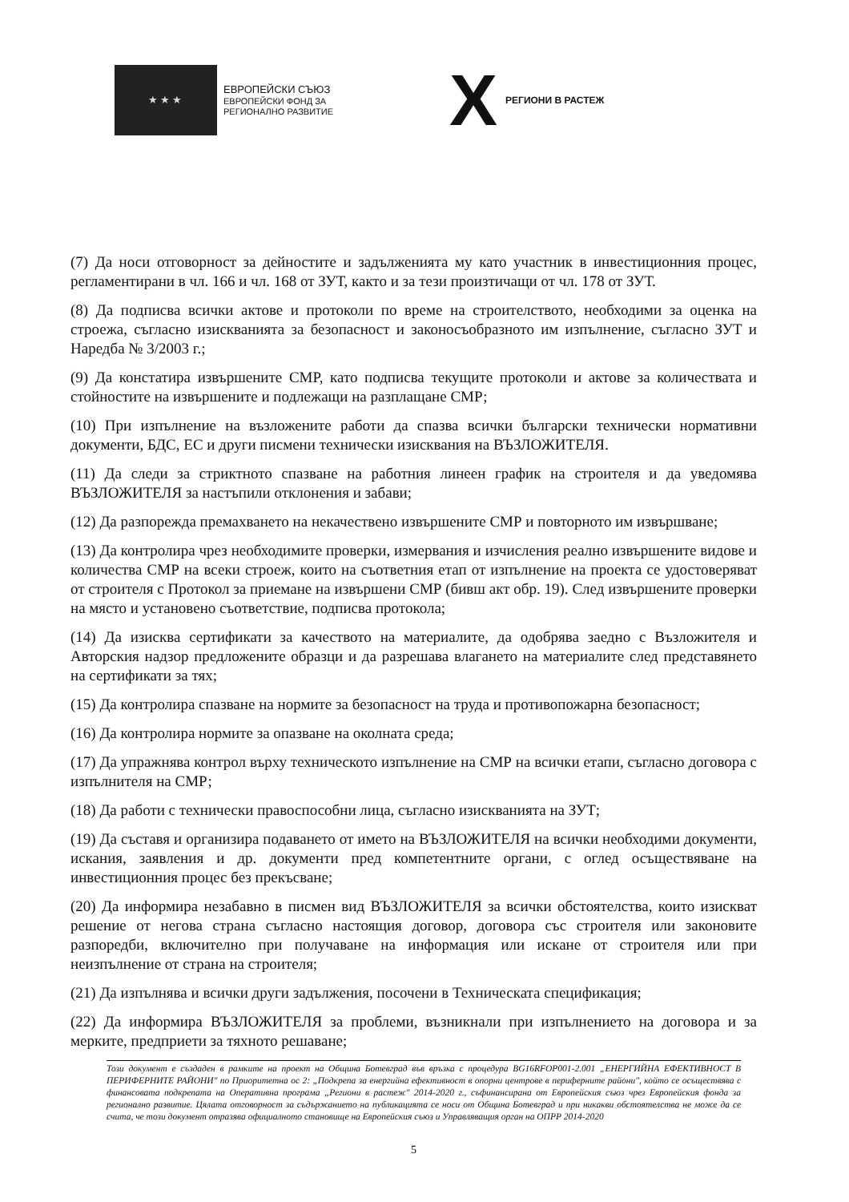★★★
ЕВРОПЕЙСКИ СЪЮЗ
ЕВРОПЕЙСКИ ФОНД ЗА
РЕГИОНАЛНО РАЗВИТИЕ
X
РЕГИОНИ В РАСТЕЖ
(7) Да носи отговорност за дейностите и задълженията му като участник в инвестиционния процес, регламентирани в чл. 166 и чл. 168 от ЗУТ, както и за тези произтичащи от чл. 178 от ЗУТ.
(8) Да подписва всички актове и протоколи по време на строителството, необходими за оценка на строежа, съгласно изискванията за безопасност и законосъобразното им изпълнение, съгласно ЗУТ и Наредба № 3/2003 г.;
(9) Да констатира извършените СМР, като подписва текущите протоколи и актове за количествата и стойностите на извършените и подлежащи на разплащане СМР;
(10) При изпълнение на възложените работи да спазва всички български технически нормативни документи, БДС, ЕС и други писмени технически изисквания на ВЪЗЛОЖИТЕЛЯ.
(11) Да следи за стриктното спазване на работния линеен график на строителя и да уведомява ВЪЗЛОЖИТЕЛЯ за настъпили отклонения и забави;
(12) Да разпорежда премахването на некачествено извършените СМР и повторното им извършване;
(13) Да контролира чрез необходимите проверки, измервания и изчисления реално извършените видове и количества СМР на всеки строеж, които на съответния етап от изпълнение на проекта се удостоверяват от строителя с Протокол за приемане на извършени СМР (бивш акт обр. 19). След извършените проверки на място и установено съответствие, подписва протокола;
(14) Да изисква сертификати за качеството на материалите, да одобрява заедно с Възложителя и Авторския надзор предложените образци и да разрешава влагането на материалите след представянето на сертификати за тях;
(15) Да контролира спазване на нормите за безопасност на труда и противопожарна безопасност;
(16) Да контролира нормите за опазване на околната среда;
(17) Да упражнява контрол върху техническото изпълнение на СМР на всички етапи, съгласно договора с изпълнителя на СМР;
(18) Да работи с технически правоспособни лица, съгласно изискванията на ЗУТ;
(19) Да съставя и организира подаването от името на ВЪЗЛОЖИТЕЛЯ на всички необходими документи, искания, заявления и др. документи пред компетентните органи, с оглед осъществяване на инвестиционния процес без прекъсване;
(20) Да информира незабавно в писмен вид ВЪЗЛОЖИТЕЛЯ за всички обстоятелства, които изискват решение от негова страна съгласно настоящия договор, договора със строителя или законовите разпоредби, включително при получаване на информация или искане от строителя или при неизпълнение от страна на строителя;
(21) Да изпълнява и всички други задължения, посочени в Техническата спецификация;
(22) Да информира ВЪЗЛОЖИТЕЛЯ за проблеми, възникнали при изпълнението на договора и за мерките, предприети за тяхното решаване;
Този документ е създаден в рамките на проект на Община Ботевград във връзка с процедура BG16RFOP001-2.001 „ЕНЕРГИЙНА ЕФЕКТИВНОСТ В ПЕРИФЕРНИТЕ РАЙОНИ" по Приоритетна ос 2: „Подкрепа за енергийна ефективност в опорни центрове в периферните райони", който се осъществява с финансовата подкрепата на Оперативна програма „Региони в растеж" 2014-2020 г., съфинансирана от Европейския съюз чрез Европейския фонда за регионално развитие. Цялата отговорност за съдържанието на публикацията се носи от Община Ботевград и при никакви обстоятелства не може да се счита, че този документ отразява официалното становище на Европейския съюз и Управляващия орган на ОПРР 2014-2020
5